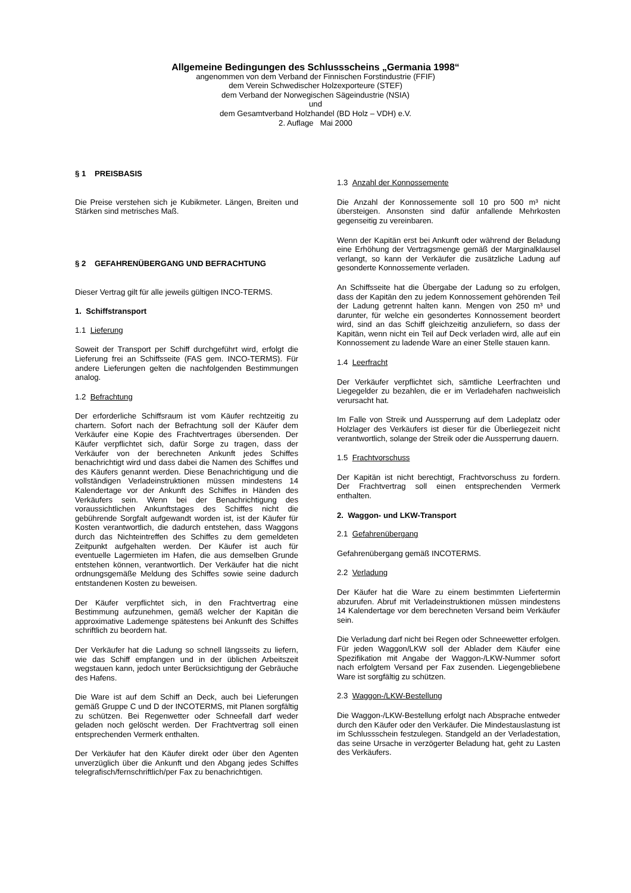Allgemeine Bedingungen des Schlussscheins „Germania 1998“
angenommen von dem Verband der Finnischen Forstindustrie (FFIF)
dem Verein Schwedischer Holzexporteure (STEF)
dem Verband der Norwegischen Sägeindustrie (NSIA)
und
dem Gesamtverband Holzhandel (BD Holz – VDH) e.V.
2. Auflage Mai 2000
§ 1 PREISBASIS
Die Preise verstehen sich je Kubikmeter. Längen, Breiten und Stärken sind metrisches Maß.
§ 2 GEFAHRENÜBERGANG UND BEFRACHTUNG
Dieser Vertrag gilt für alle jeweils gültigen INCO-TERMS.
1. Schiffstransport
1.1 Lieferung
Soweit der Transport per Schiff durchgeführt wird, erfolgt die Lieferung frei an Schiffsseite (FAS gem. INCO-TERMS). Für andere Lieferungen gelten die nachfolgenden Bestimmungen analog.
1.2 Befrachtung
Der erforderliche Schiffsraum ist vom Käufer rechtzeitig zu chartern. Sofort nach der Befrachtung soll der Käufer dem Verkäufer eine Kopie des Frachtvertrages übersenden. Der Käufer verpflichtet sich, dafür Sorge zu tragen, dass der Verkäufer von der berechneten Ankunft jedes Schiffes benachrichtigt wird und dass dabei die Namen des Schiffes und des Käufers genannt werden. Diese Benachrichtigung und die vollständigen Verladeinstruktionen müssen mindestens 14 Kalendertage vor der Ankunft des Schiffes in Händen des Verkäufers sein. Wenn bei der Benachrichtigung des voraussichtlichen Ankunftstages des Schiffes nicht die gebührende Sorgfalt aufgewandt worden ist, ist der Käufer für Kosten verantwortlich, die dadurch entstehen, dass Waggons durch das Nichteintreffen des Schiffes zu dem gemeldeten Zeitpunkt aufgehalten werden. Der Käufer ist auch für eventuelle Lagermieten im Hafen, die aus demselben Grunde entstehen können, verantwortlich. Der Verkäufer hat die nicht ordnungsgemäße Meldung des Schiffes sowie seine dadurch entstandenen Kosten zu beweisen.
Der Käufer verpflichtet sich, in den Frachtvertrag eine Bestimmung aufzunehmen, gemäß welcher der Kapitän die approximative Lademenge spätestens bei Ankunft des Schiffes schriftlich zu beordern hat.
Der Verkäufer hat die Ladung so schnell längsseits zu liefern, wie das Schiff empfangen und in der üblichen Arbeitszeit wegstauen kann, jedoch unter Berücksichtigung der Gebräuche des Hafens.
Die Ware ist auf dem Schiff an Deck, auch bei Lieferungen gemäß Gruppe C und D der INCOTERMS, mit Planen sorgfältig zu schützen. Bei Regenwetter oder Schneefall darf weder geladen noch gelöscht werden. Der Frachtvertrag soll einen entsprechenden Vermerk enthalten.
Der Verkäufer hat den Käufer direkt oder über den Agenten unverzüglich über die Ankunft und den Abgang jedes Schiffes telegrafisch/fernschriftlich/per Fax zu benachrichtigen.
1.3 Anzahl der Konnossemente
Die Anzahl der Konnossemente soll 10 pro 500 m³ nicht übersteigen. Ansonsten sind dafür anfallende Mehrkosten gegenseitig zu vereinbaren.
Wenn der Kapitän erst bei Ankunft oder während der Beladung eine Erhöhung der Vertragsmenge gemäß der Marginalklausel verlangt, so kann der Verkäufer die zusätzliche Ladung auf gesonderte Konnossemente verladen.
An Schiffsseite hat die Übergabe der Ladung so zu erfolgen, dass der Kapitän den zu jedem Konnossement gehörenden Teil der Ladung getrennt halten kann. Mengen von 250 m³ und darunter, für welche ein gesondertes Konnossement beordert wird, sind an das Schiff gleichzeitig anzuliefern, so dass der Kapitän, wenn nicht ein Teil auf Deck verladen wird, alle auf ein Konnossement zu ladende Ware an einer Stelle stauen kann.
1.4 Leerfracht
Der Verkäufer verpflichtet sich, sämtliche Leerfrachten und Liegegelder zu bezahlen, die er im Verladehafen nachweislich verursacht hat.
Im Falle von Streik und Aussperrung auf dem Ladeplatz oder Holzlager des Verkäufers ist dieser für die Überliegezeit nicht verantwortlich, solange der Streik oder die Aussperrung dauern.
1.5 Frachtvorschuss
Der Kapitän ist nicht berechtigt, Frachtvorschuss zu fordern. Der Frachtvertrag soll einen entsprechenden Vermerk enthalten.
2. Waggon- und LKW-Transport
2.1 Gefahrenübergang
Gefahrenübergang gemäß INCOTERMS.
2.2 Verladung
Der Käufer hat die Ware zu einem bestimmten Liefertermin abzurufen. Abruf mit Verladeinstruktionen müssen mindestens 14 Kalendertage vor dem berechneten Versand beim Verkäufer sein.
Die Verladung darf nicht bei Regen oder Schneewetter erfolgen. Für jeden Waggon/LKW soll der Ablader dem Käufer eine Spezifikation mit Angabe der Waggon-/LKW-Nummer sofort nach erfolgtem Versand per Fax zusenden. Liegengebliebene Ware ist sorgfältig zu schützen.
2.3 Waggon-/LKW-Bestellung
Die Waggon-/LKW-Bestellung erfolgt nach Absprache entweder durch den Käufer oder den Verkäufer. Die Mindestauslastung ist im Schlussschein festzulegen. Standgeld an der Verladestation, das seine Ursache in verzögerter Beladung hat, geht zu Lasten des Verkäufers.